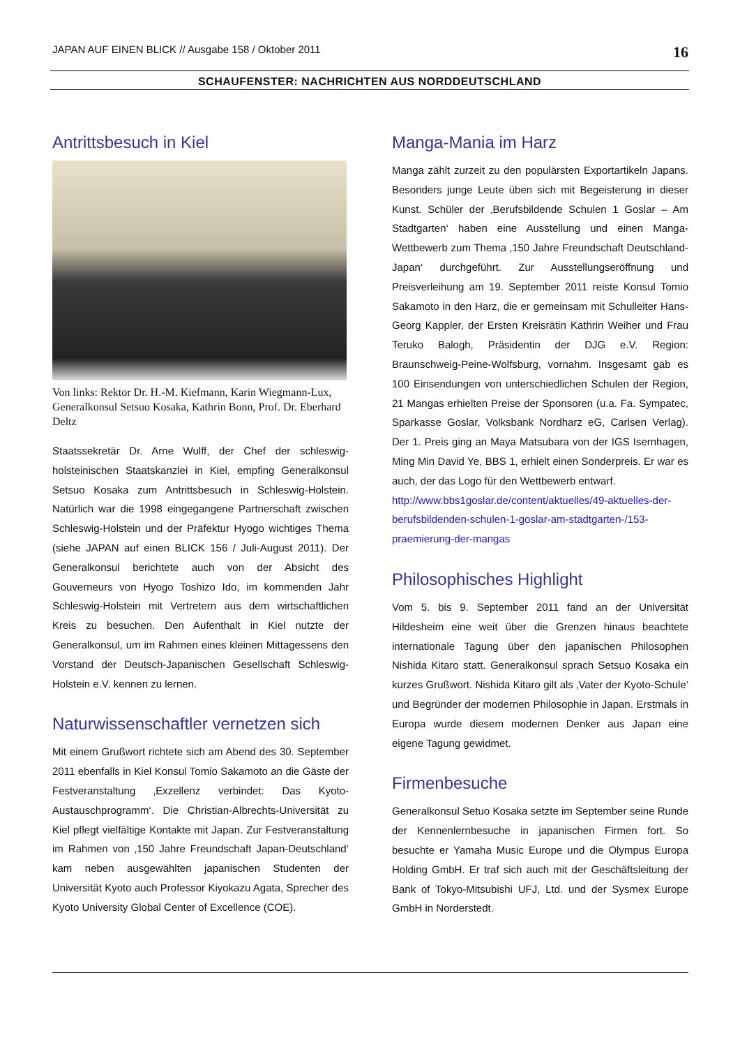JAPAN AUF EINEN BLICK // Ausgabe 158 / Oktober 2011 16
SCHAUFENSTER: NACHRICHTEN AUS NORDDEUTSCHLAND
Antrittsbesuch in Kiel
Von links: Rektor Dr. H.-M. Kiefmann, Karin Wiegmann-Lux, Generalkonsul Setsuo Kosaka, Kathrin Bonn, Prof. Dr. Eberhard Deltz
Staatssekretär Dr. Arne Wulff, der Chef der schleswig-holsteinischen Staatskanzlei in Kiel, empfing Generalkonsul Setsuo Kosaka zum Antrittsbesuch in Schleswig-Holstein. Natürlich war die 1998 eingegangene Partnerschaft zwischen Schleswig-Holstein und der Präfektur Hyogo wichtiges Thema (siehe JAPAN auf einen BLICK 156 / Juli-August 2011). Der Generalkonsul berichtete auch von der Absicht des Gouverneurs von Hyogo Toshizo Ido, im kommenden Jahr Schleswig-Holstein mit Vertretern aus dem wirtschaftlichen Kreis zu besuchen. Den Aufenthalt in Kiel nutzte der Generalkonsul, um im Rahmen eines kleinen Mittagessens den Vorstand der Deutsch-Japanischen Gesellschaft Schleswig-Holstein e.V. kennen zu lernen.
Naturwissenschaftler vernetzen sich
Mit einem Grußwort richtete sich am Abend des 30. September 2011 ebenfalls in Kiel Konsul Tomio Sakamoto an die Gäste der Festveranstaltung ‚Exzellenz verbindet: Das Kyoto-Austauschprogramm‘. Die Christian-Albrechts-Universität zu Kiel pflegt vielfältige Kontakte mit Japan. Zur Festveranstaltung im Rahmen von ‚150 Jahre Freundschaft Japan-Deutschland‘ kam neben ausgewählten japanischen Studenten der Universität Kyoto auch Professor Kiyokazu Agata, Sprecher des Kyoto University Global Center of Excellence (COE).
Manga-Mania im Harz
Manga zählt zurzeit zu den populärsten Exportartikeln Japans. Besonders junge Leute üben sich mit Begeisterung in dieser Kunst. Schüler der ‚Berufsbildende Schulen 1 Goslar – Am Stadtgarten‘ haben eine Ausstellung und einen Manga-Wettbewerb zum Thema ‚150 Jahre Freundschaft Deutschland-Japan‘ durchgeführt. Zur Ausstellungseröffnung und Preisverleihung am 19. September 2011 reiste Konsul Tomio Sakamoto in den Harz, die er gemeinsam mit Schulleiter Hans-Georg Kappler, der Ersten Kreisrätin Kathrin Weiher und Frau Teruko Balogh, Präsidentin der DJG e.V. Region: Braunschweig-Peine-Wolfsburg, vornahm. Insgesamt gab es 100 Einsendungen von unterschiedlichen Schulen der Region, 21 Mangas erhielten Preise der Sponsoren (u.a. Fa. Sympatec, Sparkasse Goslar, Volksbank Nordharz eG, Carlsen Verlag). Der 1. Preis ging an Maya Matsubara von der IGS Isernhagen, Ming Min David Ye, BBS 1, erhielt einen Sonderpreis. Er war es auch, der das Logo für den Wettbewerb entwarf.
http://www.bbs1goslar.de/content/aktuelles/49-aktuelles-der-berufsbildenden-schulen-1-goslar-am-stadtgarten-/153-praemierung-der-mangas
Philosophisches Highlight
Vom 5. bis 9. September 2011 fand an der Universität Hildesheim eine weit über die Grenzen hinaus beachtete internationale Tagung über den japanischen Philosophen Nishida Kitaro statt. Generalkonsul sprach Setsuo Kosaka ein kurzes Grußwort. Nishida Kitaro gilt als ‚Vater der Kyoto-Schule‘ und Begründer der modernen Philosophie in Japan. Erstmals in Europa wurde diesem modernen Denker aus Japan eine eigene Tagung gewidmet.
Firmenbesuche
Generalkonsul Setuo Kosaka setzte im September seine Runde der Kennenlernbesuche in japanischen Firmen fort. So besuchte er Yamaha Music Europe und die Olympus Europa Holding GmbH. Er traf sich auch mit der Geschäftsleitung der Bank of Tokyo-Mitsubishi UFJ, Ltd. und der Sysmex Europe GmbH in Norderstedt.